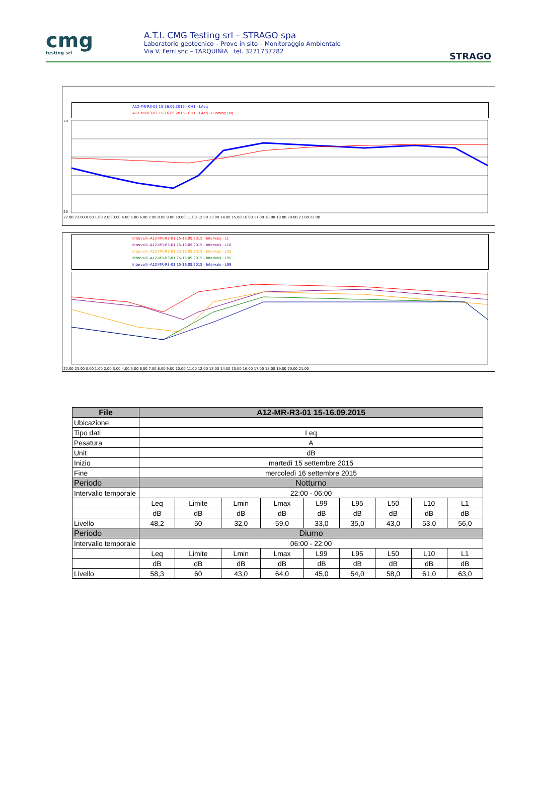cmg
testing srl
A.T.I. CMG Testing srl – STRAGO spa
Laboratorio geotecnico – Prove in sito – Monitoraggio Ambientale
Via V. Ferri snc – TARQUINIA tel. 3271737282
STRAGO
A12-MR-R3-01 15-16.09.2015 - CH1 - LAeq
A12-MR-R3-01 15-16.09.2015 - CH1 - LAeq - Running Leq
22.00 23.00 0.00 1.00 2.00 3.00 4.00 5.00 6.00 7.00 8.00 9.00 10.00 11.00 12.00 13.00 14.00 15.00 16.00 17.00 18.00 19.00 20.00 21.00 22.00
70
20
Intervalli -A12-MR-R3-01 15-16.09.2015 - Intervals - L1
Intervalli -A12-MR-R3-01 15-16.09.2015 - Intervals - L10
Intervalli -A12-MR-R3-01 15-16.09.2015 - Intervals - L50
Intervalli -A12-MR-R3-01 15-16.09.2015 - Intervals - L95
Intervalli -A12-MR-R3-01 15-16.09.2015 - Intervals - L99
22.00 23.00 0.00 1.00 2.00 3.00 4.00 5.00 6.00 7.00 8.00 9.00 10.00 11.00 12.00 13.00 14.00 15.00 16.00 17.00 18.00 19.00 20.00 21.00
| File | A12-MR-R3-01 15-16.09.2015 | | | | | | | | |
| --- | --- | --- | --- | --- | --- | --- | --- | --- | --- |
| Ubicazione | | | | | | | | | |
| Tipo dati | Leq | | | | | | | | |
| Pesatura | A | | | | | | | | |
| Unit | dB | | | | | | | | |
| Inizio | martedì 15 settembre 2015 | | | | | | | | |
| Fine | mercoledì 16 settembre 2015 | | | | | | | | |
| Periodo | Notturno | | | | | | | | |
| Intervallo temporale | 22:00 - 06:00 | | | | | | | | |
| | Leq | Limite | Lmin | Lmax | L99 | L95 | L50 | L10 | L1 |
| | dB | dB | dB | dB | dB | dB | dB | dB | dB |
| Livello | 48,2 | 50 | 32,0 | 59,0 | 33,0 | 35,0 | 43,0 | 53,0 | 56,0 |
| Periodo | Diurno | | | | | | | | |
| Intervallo temporale | 06:00 - 22:00 | | | | | | | | |
| | Leq | Limite | Lmin | Lmax | L99 | L95 | L50 | L10 | L1 |
| | dB | dB | dB | dB | dB | dB | dB | dB | dB |
| Livello | 58,3 | 60 | 43,0 | 64,0 | 45,0 | 54,0 | 58,0 | 61,0 | 63,0 |